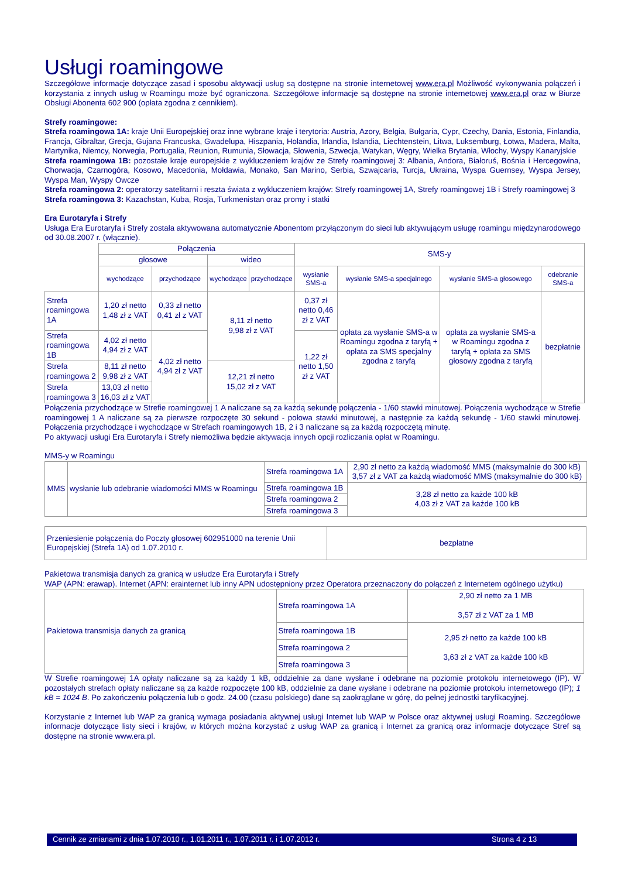Usługi roamingowe
Szczegółowe informacje dotyczące zasad i sposobu aktywacji usług są dostępne na stronie internetowej www.era.pl Możliwość wykonywania połączeń i korzystania z innych usług w Roamingu może być ograniczona. Szczegółowe informacje są dostępne na stronie internetowej www.era.pl oraz w Biurze Obsługi Abonenta 602 900 (opłata zgodna z cennikiem).
Strefy roamingowe:
Strefa roamingowa 1A: kraje Unii Europejskiej oraz inne wybrane kraje i terytoria: Austria, Azory, Belgia, Bułgaria, Cypr, Czechy, Dania, Estonia, Finlandia, Francja, Gibraltar, Grecja, Gujana Francuska, Gwadelupa, Hiszpania, Holandia, Irlandia, Islandia, Liechtenstein, Litwa, Luksemburg, Łotwa, Madera, Malta, Martynika, Niemcy, Norwegia, Portugalia, Reunion, Rumunia, Słowacja, Słowenia, Szwecja, Watykan, Węgry, Wielka Brytania, Włochy, Wyspy Kanaryjskie
Strefa roamingowa 1B: pozostałe kraje europejskie z wykluczeniem krajów ze Strefy roamingowej 3: Albania, Andora, Białoruś, Bośnia i Hercegowina, Chorwacja, Czarnogóra, Kosowo, Macedonia, Mołdawia, Monako, San Marino, Serbia, Szwajcaria, Turcja, Ukraina, Wyspa Guernsey, Wyspa Jersey, Wyspa Man, Wyspy Owcze
Strefa roamingowa 2: operatorzy satelitarni i reszta świata z wykluczeniem krajów: Strefy roamingowej 1A, Strefy roamingowej 1B i Strefy roamingowej 3
Strefa roamingowa 3: Kazachstan, Kuba, Rosja, Turkmenistan oraz promy i statki
Era Eurotaryfa i Strefy
Usługa Era Eurotaryfa i Strefy została aktywowana automatycznie Abonentom przyłączonym do sieci lub aktywującym usługę roamingu międzynarodowego od 30.08.2007 r. (włącznie).
| | Połączenia | | | | SMS-y | | | |
| | głosowe | | wideo | | | | | |
| | wychodzące | przychodzące | wychodzące | przychodzące | wysłanie SMS-a | wysłanie SMS-a specjalnego | wysłanie SMS-a głosowego | odebranie SMS-a |
| Strefa roamingowa 1A | 1,20 zł netto 1,48 zł z VAT | 0,33 zł netto 0,41 zł z VAT | 8,11 zł netto 9,98 zł z VAT | | 0,37 zł netto 0,46 zł z VAT | opłata za wysłanie SMS-a w Roamingu zgodna z taryfą + opłata za SMS specjalny zgodna z taryfą | opłata za wysłanie SMS-a w Roamingu zgodna z taryfą + opłata za SMS głosowy zgodna z taryfą | bezpłatnie |
| Strefa roamingowa 1B | 4,02 zł netto 4,94 zł z VAT | 4,02 zł netto 4,94 zł z VAT | | | 1,22 zł netto 1,50 zł z VAT | | | |
| Strefa roamingowa 2 | 8,11 zł netto 9,98 zł z VAT | | 12,21 zł netto 15,02 zł z VAT | | | | | |
| Strefa roamingowa 3 | 13,03 zł netto 16,03 zł z VAT | | | | | | | |
Połączenia przychodzące w Strefie roamingowej 1 A naliczane są za każdą sekundę połączenia - 1/60 stawki minutowej. Połączenia wychodzące w Strefie roamingowej 1 A naliczane są za pierwsze rozpoczęte 30 sekund - połowa stawki minutowej, a następnie za każdą sekundę - 1/60 stawki minutowej. Połączenia przychodzące i wychodzące w Strefach roamingowych 1B, 2 i 3 naliczane są za każdą rozpoczętą minutę.
Po aktywacji usługi Era Eurotaryfa i Strefy niemożliwa będzie aktywacja innych opcji rozliczania opłat w Roamingu.
MMS-y w Roamingu
| MMS | wysłanie lub odebranie wiadomości MMS w Roamingu | Strefa roamingowa 1A | 2,90 zł netto za każdą wiadomość MMS (maksymalnie do 300 kB) 3,57 zł z VAT za każdą wiadomość MMS (maksymalnie do 300 kB) |
| | | Strefa roamingowa 1B | 3,28 zł netto za każde 100 kB 4,03 zł z VAT za każde 100 kB |
| | | Strefa roamingowa 2 | |
| | | Strefa roamingowa 3 | |
| Przeniesienie połączenia do Poczty głosowej 602951000 na terenie Unii Europejskiej (Strefa 1A) od 1.07.2010 r. | bezpłatne |
Pakietowa transmisja danych za granicą w usłudze Era Eurotaryfa i Strefy
WAP (APN: erawap). Internet (APN: erainternet lub inny APN udostępniony przez Operatora przeznaczony do połączeń z Internetem ogólnego użytku)
| Pakietowa transmisja danych za granicą | Strefa roamingowa 1A | 2,90 zł netto za 1 MB 3,57 zł z VAT za 1 MB |
| | Strefa roamingowa 1B | 2,95 zł netto za każde 100 kB 3,63 zł z VAT za każde 100 kB |
| | Strefa roamingowa 2 | |
| | Strefa roamingowa 3 | |
W Strefie roamingowej 1A opłaty naliczane są za każdy 1 kB, oddzielnie za dane wysłane i odebrane na poziomie protokołu internetowego (IP). W pozostałych strefach opłaty naliczane są za każde rozpoczęte 100 kB, oddzielnie za dane wysłane i odebrane na poziomie protokołu internetowego (IP); 1 kB = 1024 B. Po zakończeniu połączenia lub o godz. 24.00 (czasu polskiego) dane są zaokrąglane w górę, do pełnej jednostki taryfikacyjnej.
Korzystanie z Internet lub WAP za granicą wymaga posiadania aktywnej usługi Internet lub WAP w Polsce oraz aktywnej usługi Roaming. Szczegółowe informacje dotyczące listy sieci i krajów, w których można korzystać z usług WAP za granicą i Internet za granicą oraz informacje dotyczące Stref są dostępne na stronie www.era.pl.
Cennik ze zmianami z dnia 1.07.2010 r., 1.01.2011 r., 1.07.2011 r. i 1.07.2012 r. Strona 4 z 13